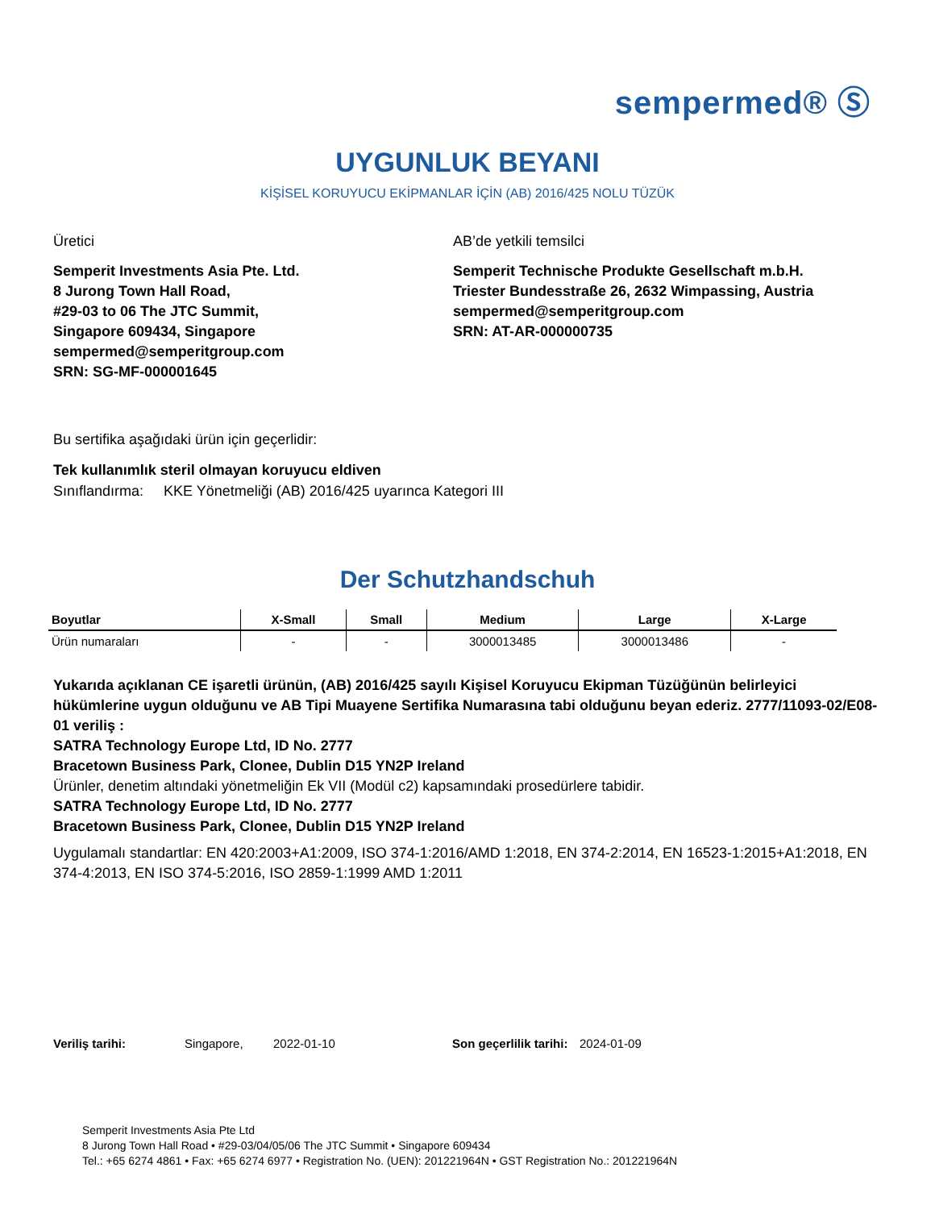sempermed® Ⓢ
UYGUNLUK BEYANI
KİŞİSEL KORUYUCU EKİPMANLAR İÇİN (AB) 2016/425 NOLU TÜZÜK
Üretici
Semperit Investments Asia Pte. Ltd.
8 Jurong Town Hall Road,
#29-03 to 06 The JTC Summit,
Singapore 609434, Singapore
sempermed@semperitgroup.com
SRN: SG-MF-000001645
AB’de yetkili temsilci
Semperit Technische Produkte Gesellschaft m.b.H.
Triester Bundesstraße 26, 2632 Wimpassing, Austria
sempermed@semperitgroup.com
SRN: AT-AR-000000735
Bu sertifika aşağıdaki ürün için geçerlidir:
Tek kullanımlık steril olmayan koruyucu eldiven
Sınıflandırma: KKE Yönetmeliği (AB) 2016/425 uyarınca Kategori III
Der Schutzhandschuh
| Boyutlar | X-Small | Small | Medium | Large | X-Large |
| --- | --- | --- | --- | --- | --- |
| Ürün numaraları | - | - | 3000013485 | 3000013486 | - |
Yukarıda açıklanan CE işaretli ürünün, (AB) 2016/425 sayılı Kişisel Koruyucu Ekipman Tüzüğünün belirleyici hükümlerine uygun olduğunu ve AB Tipi Muayene Sertifika Numarasına tabi olduğunu beyan ederiz. 2777/11093-02/E08-01 veriliş :
SATRA Technology Europe Ltd, ID No. 2777
Bracetown Business Park, Clonee, Dublin D15 YN2P Ireland
Ürünler, denetim altındaki yönetmeliğin Ek VII (Modül c2) kapsamındaki prosedürlere tabidir.
SATRA Technology Europe Ltd, ID No. 2777
Bracetown Business Park, Clonee, Dublin D15 YN2P Ireland
Uygulamalı standartlar: EN 420:2003+A1:2009, ISO 374-1:2016/AMD 1:2018, EN 374-2:2014, EN 16523-1:2015+A1:2018, EN 374-4:2013, EN ISO 374-5:2016, ISO 2859-1:1999 AMD 1:2011
Veriliş tarihi: Singapore, 2022-01-10 Son geçerlilik tarihi: 2024-01-09
Semperit Investments Asia Pte Ltd
8 Jurong Town Hall Road • #29-03/04/05/06 The JTC Summit • Singapore 609434
Tel.: +65 6274 4861 • Fax: +65 6274 6977 • Registration No. (UEN): 201221964N • GST Registration No.: 201221964N